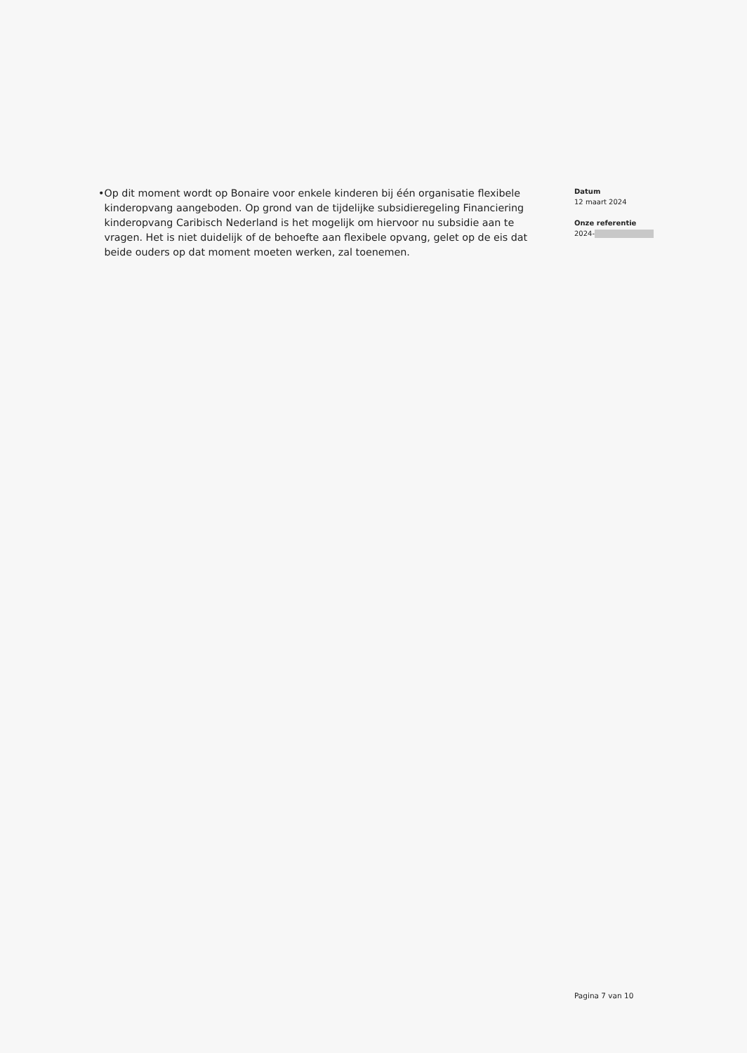• Op dit moment wordt op Bonaire voor enkele kinderen bij één organisatie flexibele kinderopvang aangeboden. Op grond van de tijdelijke subsidieregeling Financiering kinderopvang Caribisch Nederland is het mogelijk om hiervoor nu subsidie aan te vragen. Het is niet duidelijk of de behoefte aan flexibele opvang, gelet op de eis dat beide ouders op dat moment moeten werken, zal toenemen.
Datum
12 maart 2024
Onze referentie
2024-
Pagina 7 van 10